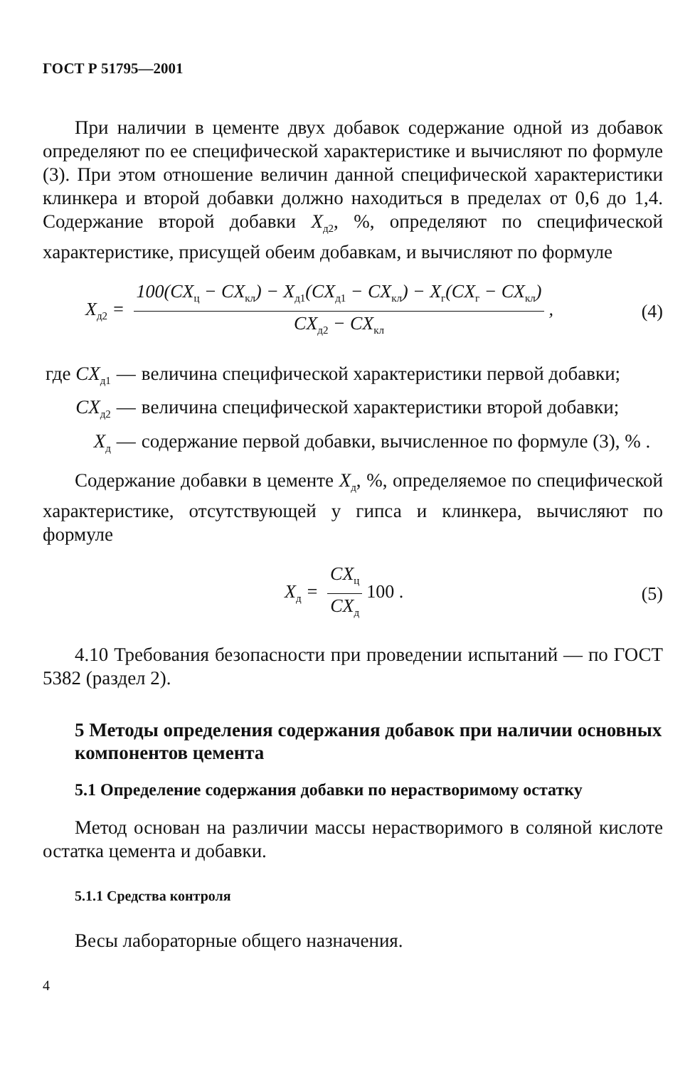ГОСТ Р 51795—2001
При наличии в цементе двух добавок содержание одной из добавок определяют по ее специфической характеристике и вычисляют по формуле (3). При этом отношение величин данной специфической характеристики клинкера и второй добавки должно находиться в пределах от 0,6 до 1,4. Содержание второй добавки X<sub>д2</sub>, %, определяют по специфической характеристике, присущей обеим добавкам, и вычисляют по формуле
X<sub>д2</sub> = 100(CX<sub>ц</sub> − CX<sub>кл</sub>) − X<sub>д1</sub>(CX<sub>д1</sub> − CX<sub>кл</sub>) − X<sub>г</sub>(CX<sub>г</sub> − CX<sub>кл</sub>) CX<sub>д2</sub> − CX<sub>кл</sub>,
(4)
| где CX<sub>д1</sub> | — | величина специфической характеристики первой добавки; |
| CX<sub>д2</sub> | — | величина специфической характеристики второй добавки; |
| X<sub>д</sub> | — | содержание первой добавки, вычисленное по формуле (3), % . |
Содержание добавки в цементе X<sub>д</sub>, %, определяемое по специфической характеристике, отсутствующей у гипса и клинкера, вычисляют по формуле
X<sub>д</sub> = CX<sub>ц</sub> CX<sub>д</sub> 100 . (5)
4.10 Требования безопасности при проведении испытаний — по ГОСТ 5382 (раздел 2).
5 Методы определения содержания добавок при наличии основных компонентов цемента
5.1 Определение содержания добавки по нерастворимому остатку
Метод основан на различии массы нерастворимого в соляной кислоте остатка цемента и добавки.
5.1.1 Средства контроля
Весы лабораторные общего назначения.
4